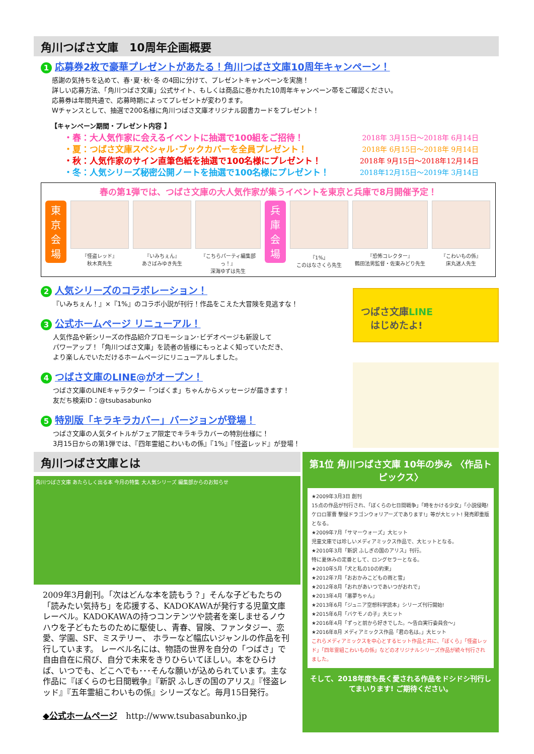角川つばさ文庫　10周年企画概要
1 応募券2枚で豪華プレゼントがあたる！角川つばさ文庫10周年キャンペーン！
感謝の気持ちを込めて、春･夏･秋･冬 の4回に分けて、プレゼントキャンペーンを実施！
詳しい応募方法、「角川つばさ文庫」公式サイト、もしくは商品に巻かれた10周年キャンペーン帯をご確認ください。
応募券は年間共通で、応募時期によってプレゼントが変わります。
Wチャンスとして、抽選で200名様に角川つばさ文庫オリジナル図書カードをプレゼント！
【キャンペーン期間・プレゼント内容 】
・春：大人気作家に会えるイベントに抽選で100組をご招待！ 2018年 3月15日～2018年 6月14日
・夏：つばさ文庫スペシャル･ブックカバーを全員プレゼント！ 2018年 6月15日～2018年 9月14日
・秋：人気作家のサイン直筆色紙を抽選で100名様にプレゼント！ 2018年 9月15日～2018年12月14日
・冬：人気シリーズ秘密公開ノートを抽選で100名様にプレゼント！ 2018年12月15日～2019年 3月14日
春の第1弾では、つばさ文庫の大人気作家が集うイベントを東京と兵庫で8月開催予定！
東
京
会
場
『怪盗レッド』
秋木真先生
『いみちぇん』
あさばみゆき先生
『こちらパーティ編集部っ！』
深海ゆずは先生
兵
庫
会
場
『1%』
このはなさくら先生
『恐怖コレクター』
鶴田法男監督・佐東みどり先生
『こわいもの係』
床丸迷人先生
2 人気シリーズのコラボレーション！
『いみちぇん！』×『1%』のコラボ小説が刊行！作品をこえた大冒険を見逃すな！
3 公式ホームページ リニューアル！
人気作品や新シリーズの作品紹介プロモーション･ビデオページも新設して
パワーアップ！「角川つばさ文庫」を読者の皆様にもっとよく知っていただき、
より楽しんでいただけるホームページにリニューアルしました。
4 つばさ文庫のLINE@がオープン！
つばさ文庫のLINEキャラクター「つばくま」ちゃんからメッセージが届きます！
友だち検索ID：@tsubasabunko
5 特別版「キラキラカバー」バージョンが登場！
つばさ文庫の人気タイトルがフェア限定でキラキラカバーの特別仕様に！
3月15日からの第1弾では、『四年霊組こわいもの係』『1%』『怪盗レッド』が登場！
つばさ文庫LINE
　はじめたよ!
角川つばさ文庫とは
角川つばさ文庫 あたらしく出る本 今月の特集 大人気シリーズ 編集部からのお知らせ
2009年3月創刊。「次はどんな本を読もう？」そんな子どもたちの「読みたい気持ち」を応援する、KADOKAWAが発行する児童文庫レーベル。KADOKAWAの持つコンテンツや読者を楽しませるノウハウを子どもたちのために駆使し、青春、冒険、ファンタジー、恋愛、学園、SF、ミステリー、 ホラーなど幅広いジャンルの作品を刊行しています。 レーベル名には、物語の世界を自分の「つばさ」で自由自在に飛び、自分で未来をきりひらいてほしい。本をひらけば、いつでも、どこへでも･･･そんな願いが込められています。主な作品に『ぼくらの七日間戦争』『新訳 ふしぎの国のアリス』『怪盗レッド』『五年霊組こわいもの係』シリーズなど。毎月15日発行。
◆公式ホームページ　http://www.tsubasabunko.jp
第1位 角川つばさ文庫 10年の歩み 〈作品トピックス〉
★2009年3月3日 創刊
15点の作品が刊行され、「ぼくらの七日間戦争」「時をかける少女」「小説侵略! ケロロ軍曹 撃侵ドラゴンウォリアーズであります!」等が大ヒット! 発売即重版となる。
★2009年7月「サマーウォーズ」大ヒット
児童文庫では珍しいメディアミックス作品で、大ヒットとなる。
★2010年3月「新訳 ふしぎの国のアリス」刊行。
特に夏休みの定番として、ロングセラーとなる。
★2010年5月「犬と私の10の約束」
★2012年7月「おおかみこどもの雨と雪」
★2012年8月「おれがあいつであいつがおれで」
★2013年4月「悪夢ちゃん」
★2013年6月「ジュニア空想科学読本」シリーズ刊行開始!
★2015年6月「バケモノの子」大ヒット
★2016年4月「ずっと前から好きでした。～告白実行委員会～」
★2016年8月 メディアミックス作品「君の名は。」大ヒット
これらメディアミックスを中心とするヒット作品と共に、「ぼくら」「怪盗レッド」「四年霊組こわいもの係」などのオリジナルシリーズ作品が続々刊行されました。
そして、2018年度も長く愛される作品をドシドシ刊行してまいります! ご期待ください。